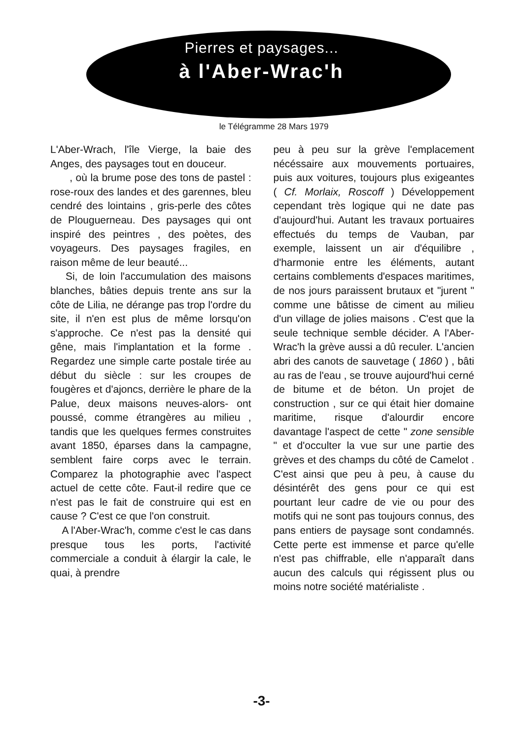Pierres et paysages...
à l'Aber-Wrac'h
le Télégramme 28 Mars 1979
L'Aber-Wrach, l'île Vierge, la baie des Anges, des paysages tout en douceur.
, où la brume pose des tons de pastel : rose-roux des landes et des garennes, bleu cendré des lointains , gris-perle des côtes de Plouguerneau. Des paysages qui ont inspiré des peintres , des poètes, des voyageurs. Des paysages fragiles, en raison même de leur beauté...
Si, de loin l'accumulation des maisons blanches, bâties depuis trente ans sur la côte de Lilia, ne dérange pas trop l'ordre du site, il n'en est plus de même lorsqu'on s'approche. Ce n'est pas la densité qui gêne, mais l'implantation et la forme . Regardez une simple carte postale tirée au début du siècle : sur les croupes de fougères et d'ajoncs, derrière le phare de la Palue, deux maisons neuves-alors- ont poussé, comme étrangères au milieu , tandis que les quelques fermes construites avant 1850, éparses dans la campagne, semblent faire corps avec le terrain. Comparez la photographie avec l'aspect actuel de cette côte. Faut-il redire que ce n'est pas le fait de construire qui est en cause ? C'est ce que l'on construit.
A l'Aber-Wrac'h, comme c'est le cas dans presque tous les ports, l'activité commerciale a conduit à élargir la cale, le quai, à prendre
peu à peu sur la grève l'emplacement nécéssaire aux mouvements portuaires, puis aux voitures, toujours plus exigeantes ( Cf. Morlaix, Roscoff ) Développement cependant très logique qui ne date pas d'aujourd'hui. Autant les travaux portuaires effectués du temps de Vauban, par exemple, laissent un air d'équilibre , d'harmonie entre les éléments, autant certains comblements d'espaces maritimes, de nos jours paraissent brutaux et "jurent " comme une bâtisse de ciment au milieu d'un village de jolies maisons . C'est que la seule technique semble décider. A l'Aber-Wrac'h la grève aussi a dû reculer. L'ancien abri des canots de sauvetage ( 1860 ) , bâti au ras de l'eau , se trouve aujourd'hui cerné de bitume et de béton. Un projet de construction , sur ce qui était hier domaine maritime, risque d'alourdir encore davantage l'aspect de cette " zone sensible " et d'occulter la vue sur une partie des grèves et des champs du côté de Camelot . C'est ainsi que peu à peu, à cause du désintérêt des gens pour ce qui est pourtant leur cadre de vie ou pour des motifs qui ne sont pas toujours connus, des pans entiers de paysage sont condamnés. Cette perte est immense et parce qu'elle n'est pas chiffrable, elle n'apparaît dans aucun des calculs qui régissent plus ou moins notre société matérialiste .
-3-